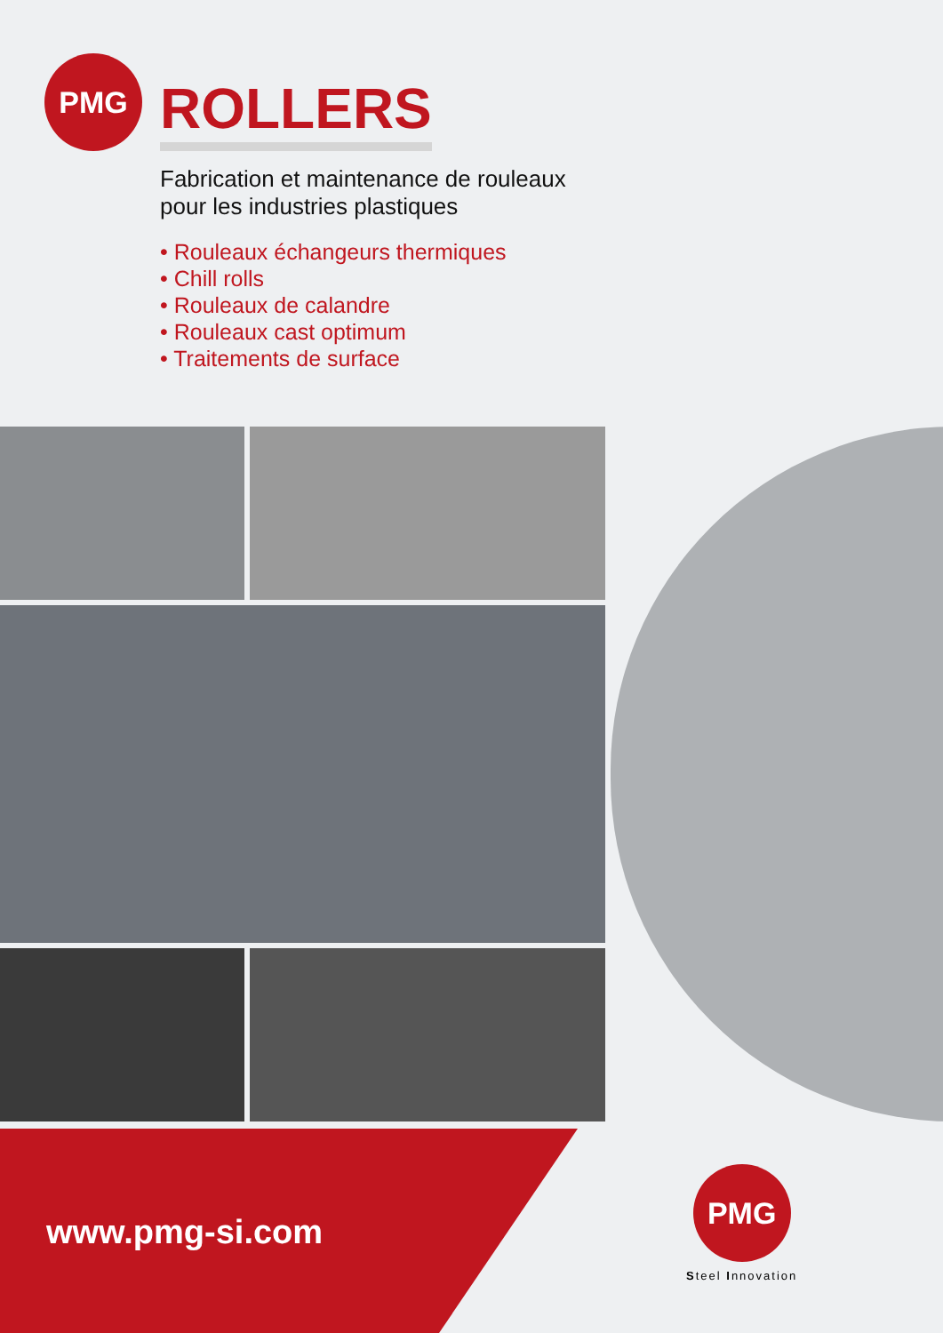PMG
ROLLERS
Fabrication et maintenance de rouleaux
pour les industries plastiques
• Rouleaux échangeurs thermiques
• Chill rolls
• Rouleaux de calandre
• Rouleaux cast optimum
• Traitements de surface
www.pmg-si.com
PMG
Steel Innovation